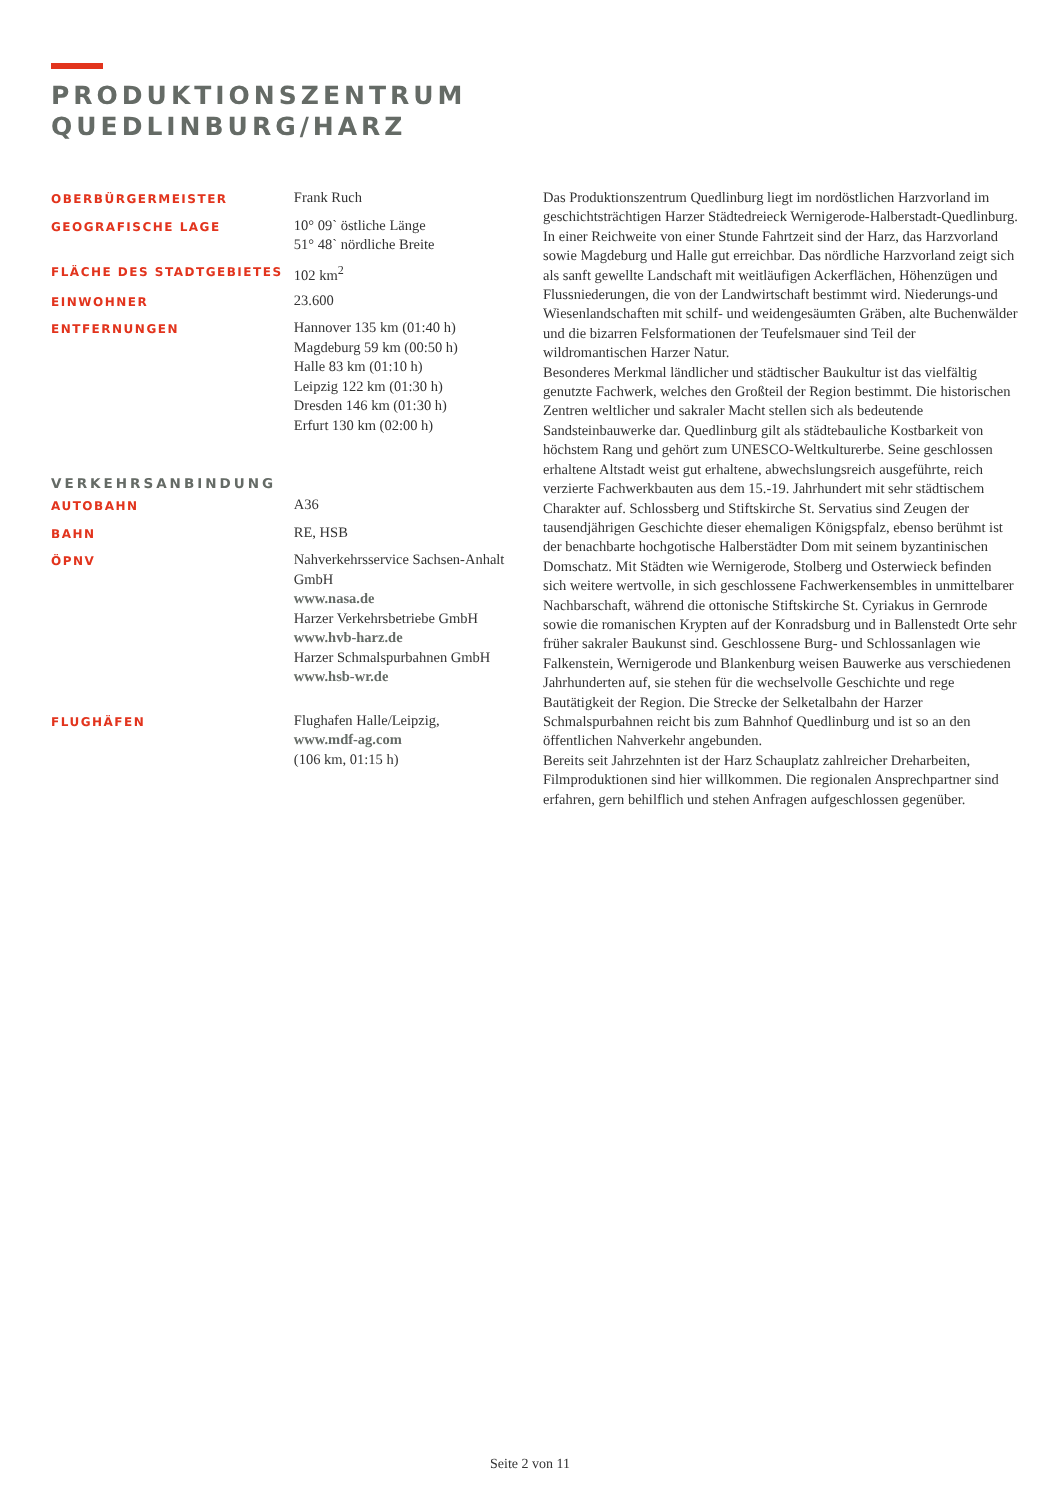PRODUKTIONSZENTRUM
QUEDLINBURG/HARZ
OBERBÜRGERMEISTER
Frank Ruch
GEOGRAFISCHE LAGE
10° 09` östliche Länge
51° 48` nördliche Breite
FLÄCHE DES STADTGEBIETES
102 km<sup>2</sup>
EINWOHNER
23.600
ENTFERNUNGEN
Hannover 135 km (01:40 h)
Magdeburg 59 km (00:50 h)
Halle 83 km (01:10 h)
Leipzig 122 km (01:30 h)
Dresden 146 km (01:30 h)
Erfurt 130 km (02:00 h)
VERKEHRSANBINDUNG
AUTOBAHN
A36
BAHN
RE, HSB
ÖPNV
Nahverkehrsservice Sachsen-Anhalt GmbH
www.nasa.de
Harzer Verkehrsbetriebe GmbH
www.hvb-harz.de
Harzer Schmalspurbahnen GmbH
www.hsb-wr.de
FLUGHÄFEN
Flughafen Halle/Leipzig,
www.mdf-ag.com
(106 km, 01:15 h)
Das Produktionszentrum Quedlinburg liegt im nordöstlichen Harzvorland im geschichtsträchtigen Harzer Städtedreieck Wernigerode-Halberstadt-Quedlinburg. In einer Reichweite von einer Stunde Fahrtzeit sind der Harz, das Harzvorland sowie Magdeburg und Halle gut erreichbar. Das nördliche Harzvorland zeigt sich als sanft gewellte Landschaft mit weitläufigen Ackerflächen, Höhenzügen und Flussniederungen, die von der Landwirtschaft bestimmt wird. Niederungs-und Wiesenlandschaften mit schilf- und weidengesäumten Gräben, alte Buchenwälder und die bizarren Felsformationen der Teufelsmauer sind Teil der wildromantischen Harzer Natur.
Besonderes Merkmal ländlicher und städtischer Baukultur ist das vielfältig genutzte Fachwerk, welches den Großteil der Region bestimmt. Die historischen Zentren weltlicher und sakraler Macht stellen sich als bedeutende Sandsteinbauwerke dar. Quedlinburg gilt als städtebauliche Kostbarkeit von höchstem Rang und gehört zum UNESCO-Weltkulturerbe. Seine geschlossen erhaltene Altstadt weist gut erhaltene, abwechslungsreich ausgeführte, reich verzierte Fachwerkbauten aus dem 15.-19. Jahrhundert mit sehr städtischem Charakter auf. Schlossberg und Stiftskirche St. Servatius sind Zeugen der tausendjährigen Geschichte dieser ehemaligen Königspfalz, ebenso berühmt ist der benachbarte hochgotische Halberstädter Dom mit seinem byzantinischen Domschatz. Mit Städten wie Wernigerode, Stolberg und Osterwieck befinden sich weitere wertvolle, in sich geschlossene Fachwerkensembles in unmittelbarer Nachbarschaft, während die ottonische Stiftskirche St. Cyriakus in Gernrode sowie die romanischen Krypten auf der Konradsburg und in Ballenstedt Orte sehr früher sakraler Baukunst sind. Geschlossene Burg- und Schlossanlagen wie Falkenstein, Wernigerode und Blankenburg weisen Bauwerke aus verschiedenen Jahrhunderten auf, sie stehen für die wechselvolle Geschichte und rege Bautätigkeit der Region. Die Strecke der Selketalbahn der Harzer Schmalspurbahnen reicht bis zum Bahnhof Quedlinburg und ist so an den öffentlichen Nahverkehr angebunden.
Bereits seit Jahrzehnten ist der Harz Schauplatz zahlreicher Dreharbeiten, Filmproduktionen sind hier willkommen. Die regionalen Ansprechpartner sind erfahren, gern behilflich und stehen Anfragen aufgeschlossen gegenüber.
Seite 2 von 11